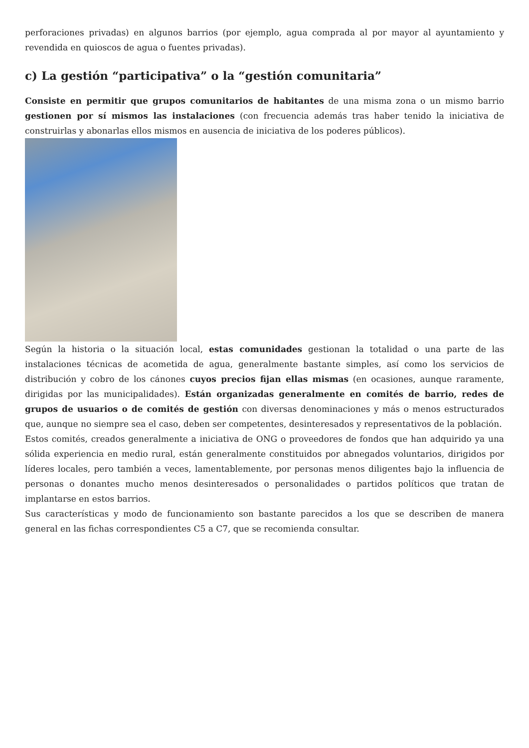perforaciones privadas) en algunos barrios (por ejemplo, agua comprada al por mayor al ayuntamiento y revendida en quioscos de agua o fuentes privadas).
c) La gestión “participativa” o la “gestión comunitaria”
Consiste en permitir que grupos comunitarios de habitantes de una misma zona o un mismo barrio gestionen por sí mismos las instalaciones (con frecuencia además tras haber tenido la iniciativa de construirlas y abonarlas ellos mismos en ausencia de iniciativa de los poderes públicos).
Según la historia o la situación local, estas comunidades gestionan la totalidad o una parte de las instalaciones técnicas de acometida de agua, generalmente bastante simples, así como los servicios de distribución y cobro de los cánones cuyos precios fijan ellas mismas (en ocasiones, aunque raramente, dirigidas por las municipalidades). Están organizadas generalmente en comités de barrio, redes de grupos de usuarios o de comités de gestión con diversas denominaciones y más o menos estructurados que, aunque no siempre sea el caso, deben ser competentes, desinteresados y representativos de la población.
Estos comités, creados generalmente a iniciativa de ONG o proveedores de fondos que han adquirido ya una sólida experiencia en medio rural, están generalmente constituidos por abnegados voluntarios, dirigidos por líderes locales, pero también a veces, lamentablemente, por personas menos diligentes bajo la influencia de personas o donantes mucho menos desinteresados o personalidades o partidos políticos que tratan de implantarse en estos barrios.
Sus características y modo de funcionamiento son bastante parecidos a los que se describen de manera general en las fichas correspondientes C5 a C7, que se recomienda consultar.